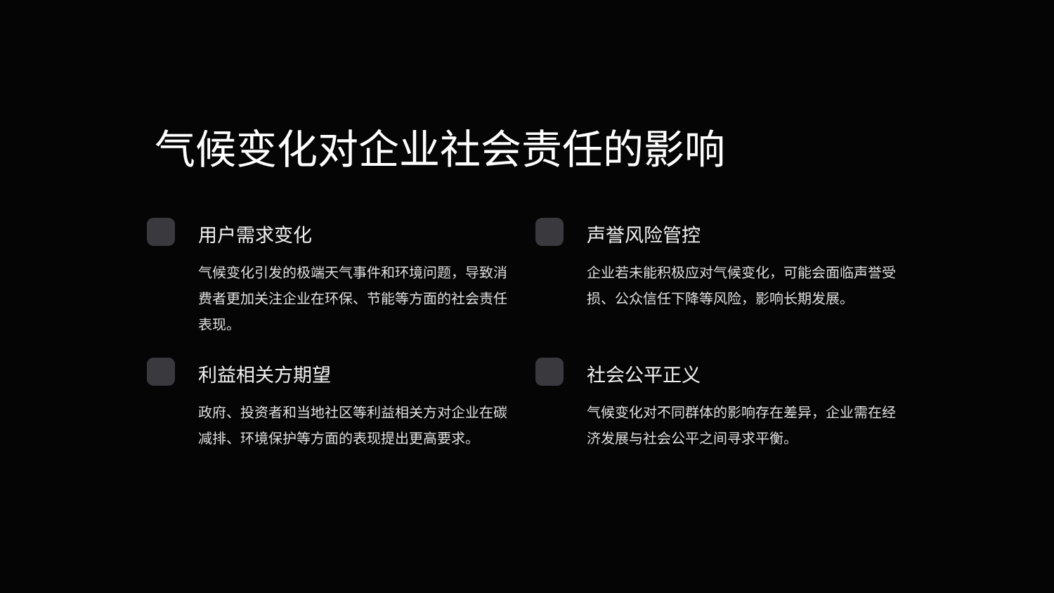气候变化对企业社会责任的影响
用户需求变化
气候变化引发的极端天气事件和环境问题，导致消费者更加关注企业在环保、节能等方面的社会责任表现。
声誉风险管控
企业若未能积极应对气候变化，可能会面临声誉受损、公众信任下降等风险，影响长期发展。
利益相关方期望
政府、投资者和当地社区等利益相关方对企业在碳减排、环境保护等方面的表现提出更高要求。
社会公平正义
气候变化对不同群体的影响存在差异，企业需在经济发展与社会公平之间寻求平衡。